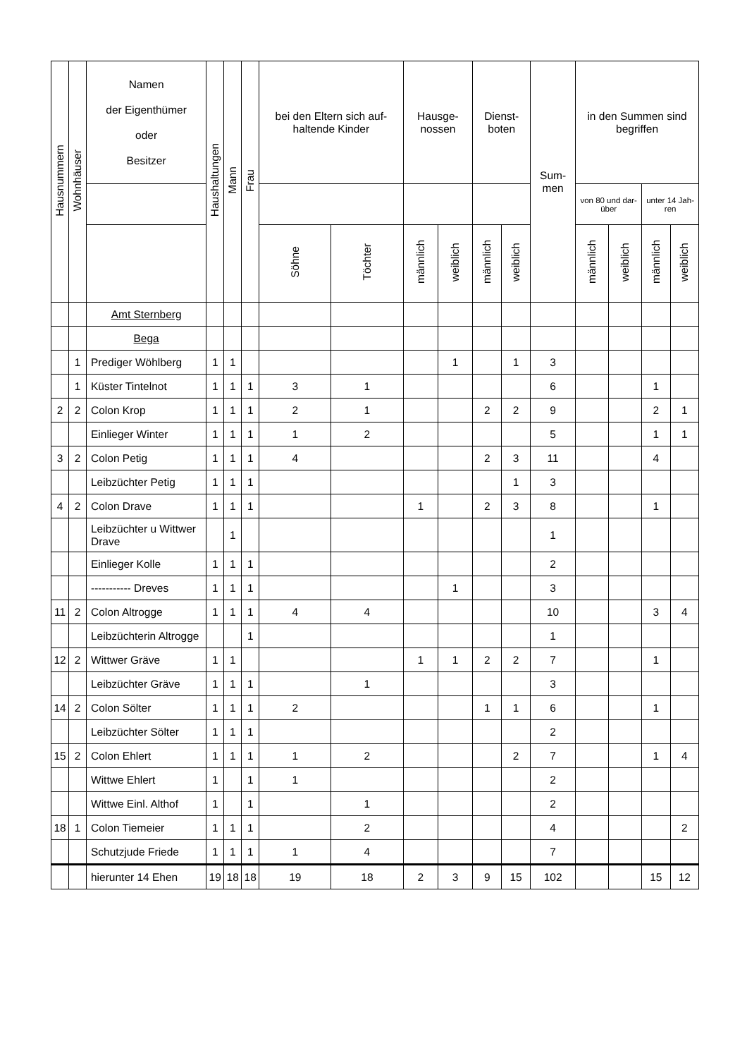| Hausnummern | Wohnhäuser | Namen der Eigenthümer oder Besitzer | Haushaltungen | Mann | Frau | bei den Eltern sich auf-haltende Kinder | | Hausge-nossen | | Dienst-boten | | Sum-men | in den Summen sind begriffen | | | |
| --- | --- | --- | --- | --- | --- | --- | --- | --- | --- | --- | --- | --- | --- | --- | --- | --- |
| | | | | | | | | | | | | | von 80 und dar-über | | unter 14 Jah-ren | |
| | | | | | | Söhne | Töchter | männlich | weiblich | männlich | weiblich | | männlich | weiblich | männlich | weiblich |
| | | Amt Sternberg | | | | | | | | | | | | | | |
| | | Bega | | | | | | | | | | | | | | |
| | 1 | Prediger Wöhlberg | 1 | 1 | | | | | 1 | | 1 | 3 | | | | |
| | 1 | Küster Tintelnot | 1 | 1 | 1 | 3 | 1 | | | | | 6 | | | 1 | |
| 2 | 2 | Colon Krop | 1 | 1 | 1 | 2 | 1 | | | 2 | 2 | 9 | | | 2 | 1 |
| | | Einlieger Winter | 1 | 1 | 1 | 1 | 2 | | | | | 5 | | | 1 | 1 |
| 3 | 2 | Colon Petig | 1 | 1 | 1 | 4 | | | | 2 | 3 | 11 | | | 4 | |
| | | Leibzüchter Petig | 1 | 1 | 1 | | | | | | 1 | 3 | | | | |
| 4 | 2 | Colon Drave | 1 | 1 | 1 | | | 1 | | 2 | 3 | 8 | | | 1 | |
| | | Leibzüchter u Wittwer Drave | | 1 | | | | | | | | 1 | | | | |
| | | Einlieger Kolle | 1 | 1 | 1 | | | | | | | 2 | | | | |
| | | ----------- Dreves | 1 | 1 | 1 | | | | 1 | | | 3 | | | | |
| 11 | 2 | Colon Altrogge | 1 | 1 | 1 | 4 | 4 | | | | | 10 | | | 3 | 4 |
| | | Leibzüchterin Altrogge | | | 1 | | | | | | | 1 | | | | |
| 12 | 2 | Wittwer Gräve | 1 | 1 | | | | 1 | 1 | 2 | 2 | 7 | | | 1 | |
| | | Leibzüchter Gräve | 1 | 1 | 1 | | 1 | | | | | 3 | | | | |
| 14 | 2 | Colon Sölter | 1 | 1 | 1 | 2 | | | | 1 | 1 | 6 | | | 1 | |
| | | Leibzüchter Sölter | 1 | 1 | 1 | | | | | | | 2 | | | | |
| 15 | 2 | Colon Ehlert | 1 | 1 | 1 | 1 | 2 | | | | 2 | 7 | | | 1 | 4 |
| | | Wittwe Ehlert | 1 | | 1 | 1 | | | | | | 2 | | | | |
| | | Wittwe Einl. Althof | 1 | | 1 | | 1 | | | | | 2 | | | | |
| 18 | 1 | Colon Tiemeier | 1 | 1 | 1 | | 2 | | | | | 4 | | | | 2 |
| | | Schutzjude Friede | 1 | 1 | 1 | 1 | 4 | | | | | 7 | | | | |
| | | hierunter 14 Ehen | 19 | 18 | 18 | 19 | 18 | 2 | 3 | 9 | 15 | 102 | | | 15 | 12 |